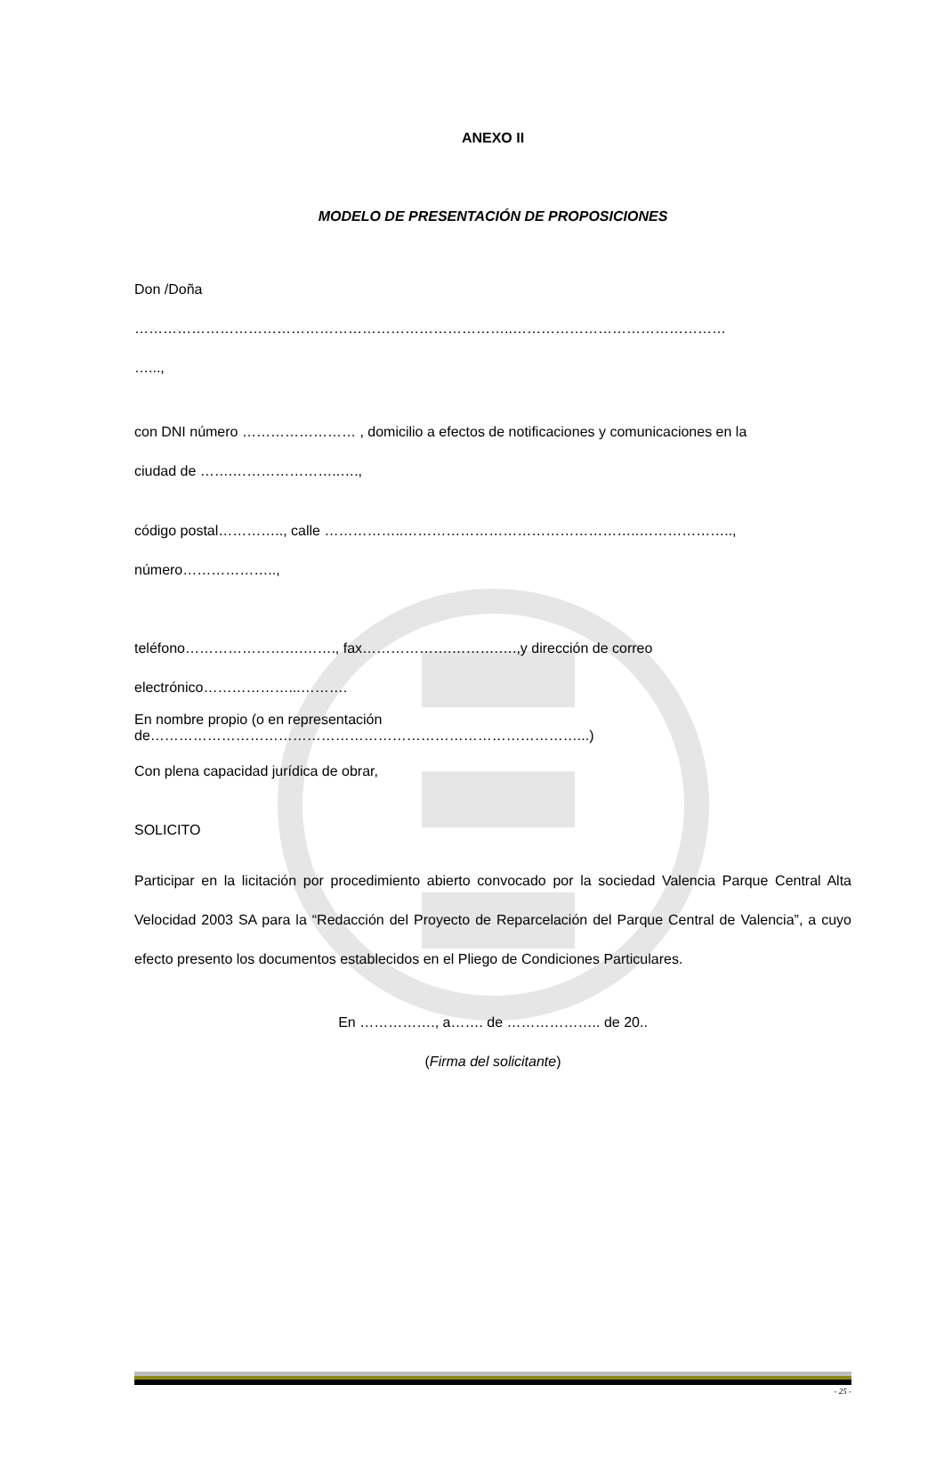ANEXO II
MODELO DE PRESENTACIÓN DE PROPOSICIONES
Don /Doña
……………………………………………………………………..………………………………………
…...,
con DNI número …………………… , domicilio a efectos de notificaciones y comunicaciones en la
ciudad de …….…………………..….,
código postal………….., calle ……………..…………………………………………..………………..,
número………………..,
teléfono…………………….……., fax……………….……….….,y dirección de correo
electrónico………………...……….
En nombre propio (o en representación
de………………………………………………………………………………...)
Con plena capacidad jurídica de obrar,
SOLICITO
Participar en la licitación por procedimiento abierto convocado por la sociedad Valencia Parque Central Alta Velocidad 2003 SA para la “Redacción del Proyecto de Reparcelación del Parque Central de Valencia”, a cuyo efecto presento los documentos establecidos en el Pliego de Condiciones Particulares.
En ……………., a……. de ……………….. de 20..
(Firma del solicitante)
- 25 -